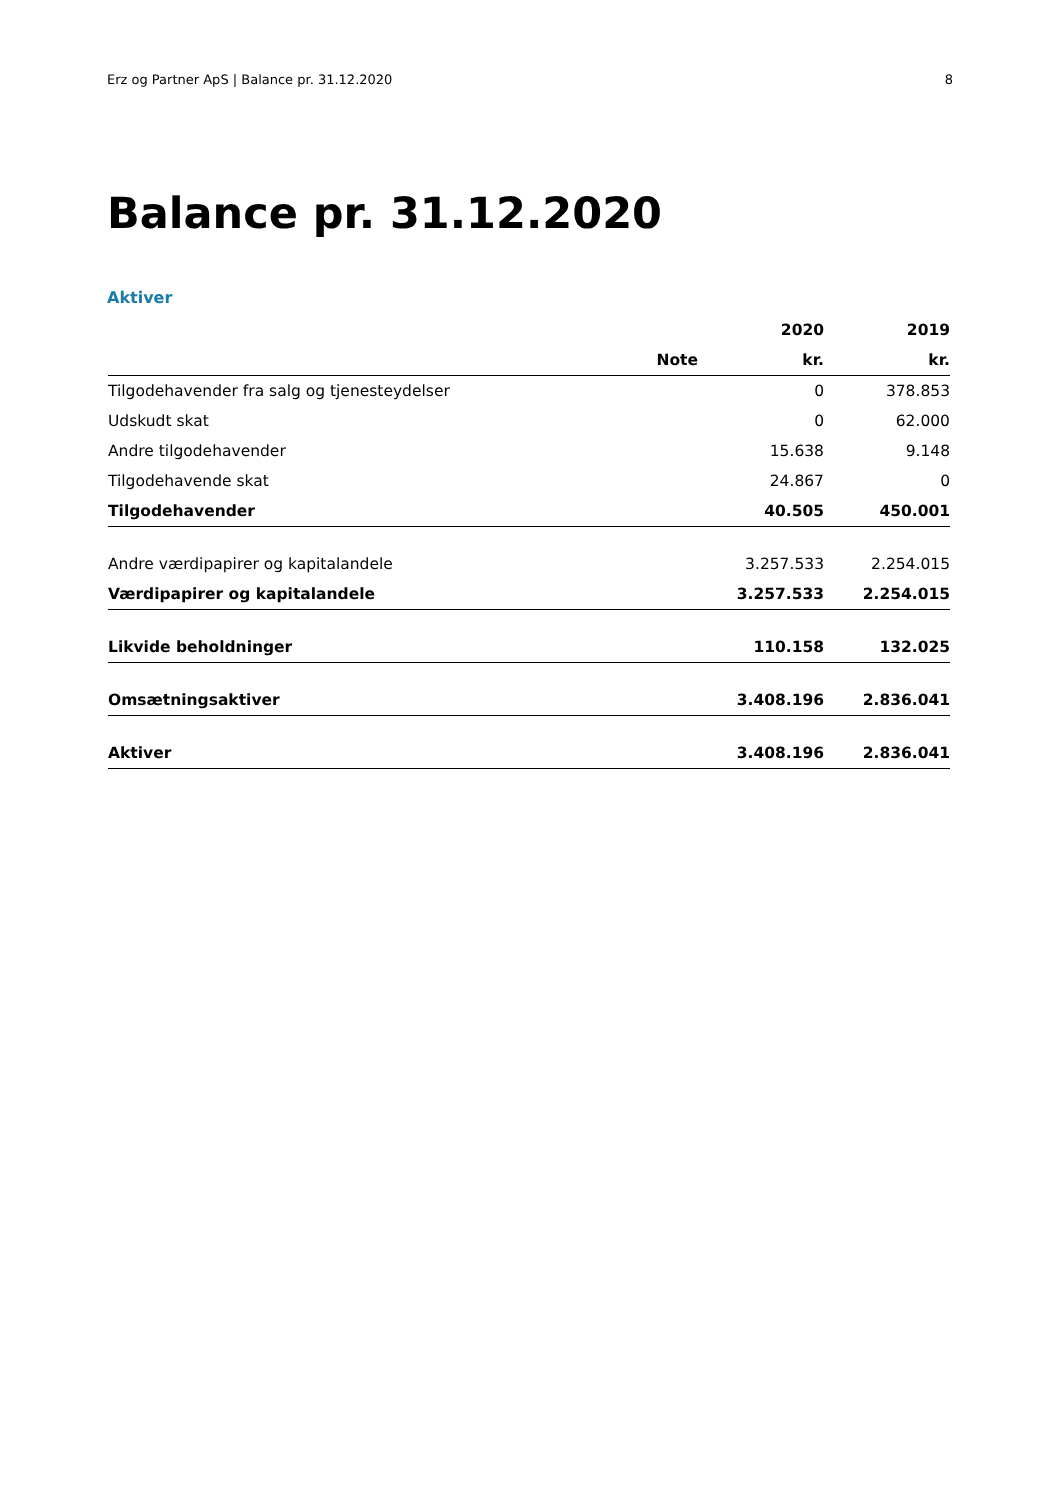Erz og Partner ApS | Balance pr. 31.12.2020 8
Balance pr. 31.12.2020
Aktiver
| | | 2020 | 2019 |
| --- | --- | --- | --- |
| | Note | kr. | kr. |
| Tilgodehavender fra salg og tjenesteydelser | | 0 | 378.853 |
| Udskudt skat | | 0 | 62.000 |
| Andre tilgodehavender | | 15.638 | 9.148 |
| Tilgodehavende skat | | 24.867 | 0 |
| Tilgodehavender | | 40.505 | 450.001 |
| Andre værdipapirer og kapitalandele | | 3.257.533 | 2.254.015 |
| Værdipapirer og kapitalandele | | 3.257.533 | 2.254.015 |
| Likvide beholdninger | | 110.158 | 132.025 |
| Omsætningsaktiver | | 3.408.196 | 2.836.041 |
| Aktiver | | 3.408.196 | 2.836.041 |